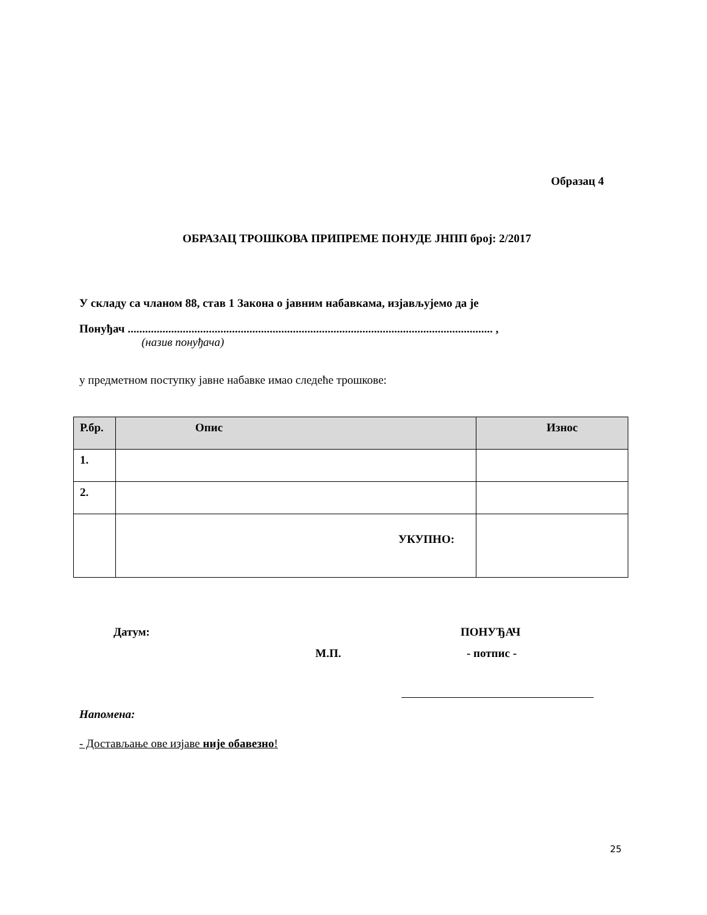Образац 4
ОБРАЗАЦ ТРОШКОВА ПРИПРЕМЕ ПОНУДЕ ЈНПП број: 2/2017
У складу са чланом 88, став 1 Закона о јавним набавкама, изјављујемо да је
Понуђач .............................................................................................................................. ,
(назив понуђача)
у предметном поступку јавне набавке имао следеће трошкове:
| Р.бр. | Опис | Износ |
| --- | --- | --- |
| 1. | | |
| 2. | | |
| | УКУПНО: | |
Датум: ПОНУЂАЧ
М.П. - потпис -
Напомена:
- Достављање ове изјаве није обавезно!
25